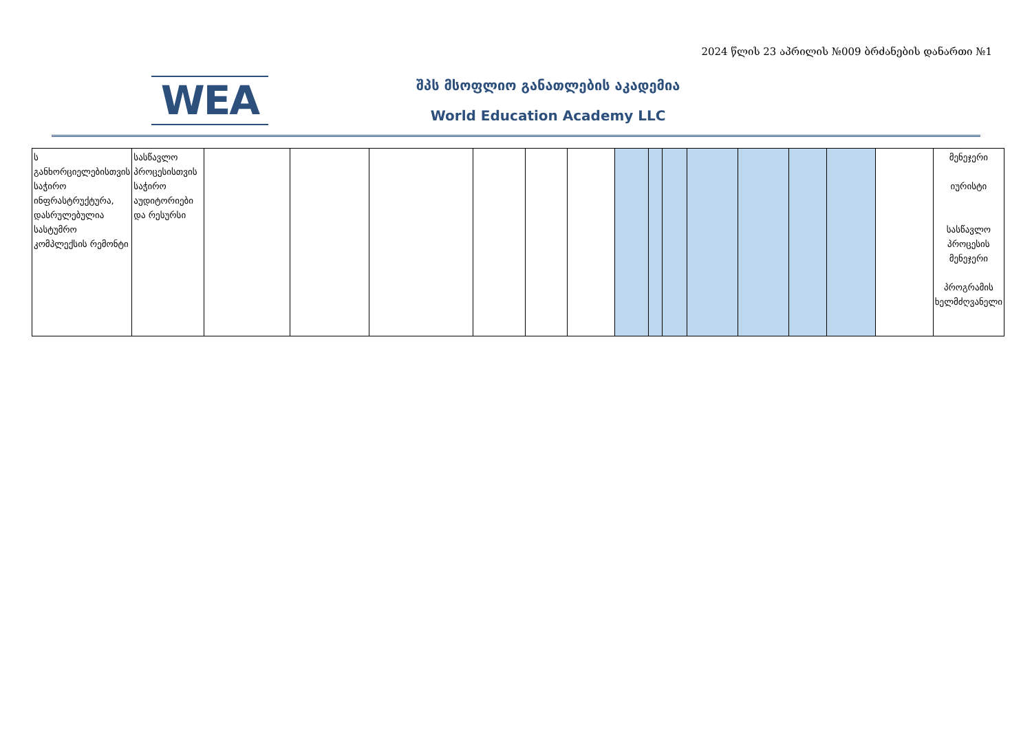2024 წლის 23 აპრილის №009 ბრძანების დანართი №1
WEA
შპს მსოფლიო განათლების აკადემია
World Education Academy LLC
| ს განხორციელებისთვის საჭირო ინფრასტრუქტურა, დასრულებულია სასტუმრო კომპლექსის რემონტი | სასწავლო პროცესისთვის საჭირო აუდიტორიები და რესურსი | | | | | | | | | | | | | | | მენეჯერი იურისტი სასწავლო პროცესის მენეჯერი პროგრამის ხელმძღვანელი |